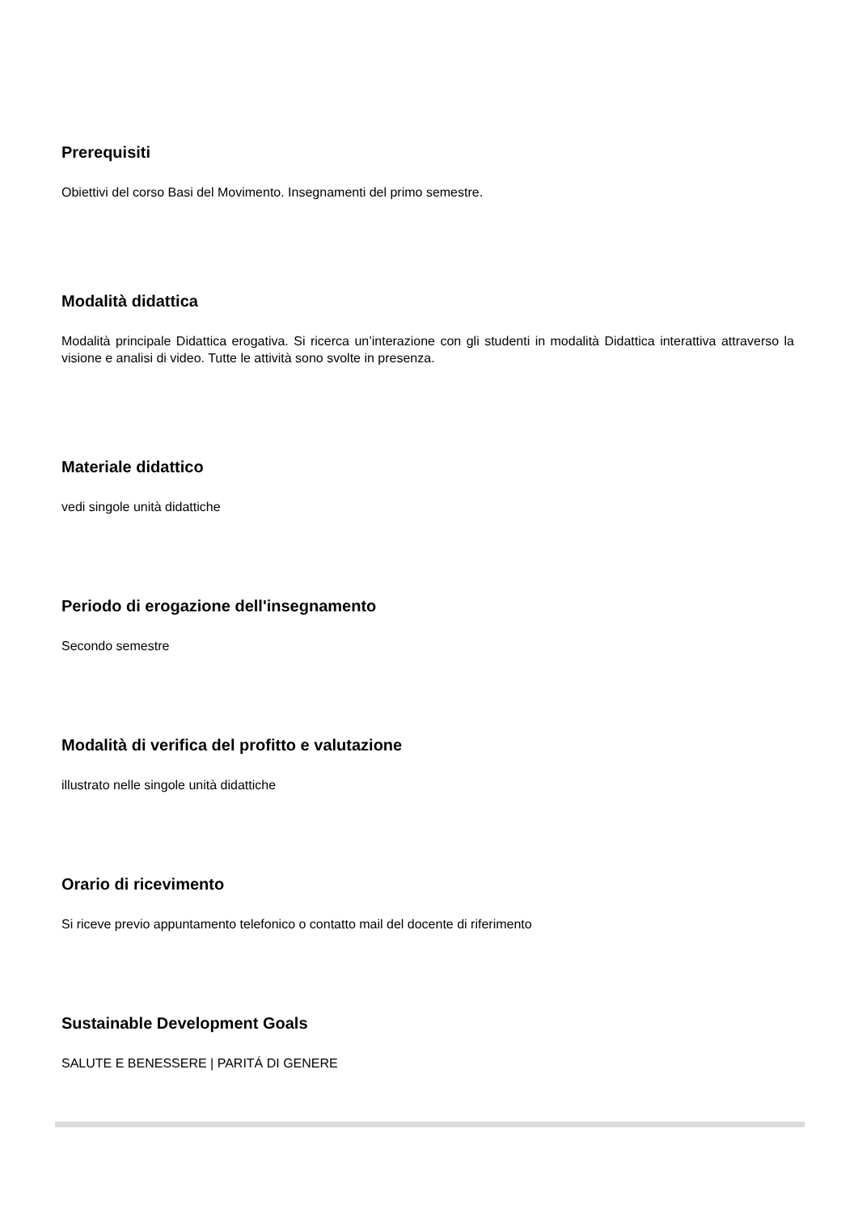Prerequisiti
Obiettivi del corso Basi del Movimento. Insegnamenti del primo semestre.
Modalità didattica
Modalità principale Didattica erogativa. Si ricerca un’interazione con gli studenti in modalità Didattica interattiva attraverso la visione e analisi di video. Tutte le attività sono svolte in presenza.
Materiale didattico
vedi singole unità didattiche
Periodo di erogazione dell'insegnamento
Secondo semestre
Modalità di verifica del profitto e valutazione
illustrato nelle singole unità didattiche
Orario di ricevimento
Si riceve previo appuntamento telefonico o contatto mail del docente di riferimento
Sustainable Development Goals
SALUTE E BENESSERE | PARITÁ DI GENERE